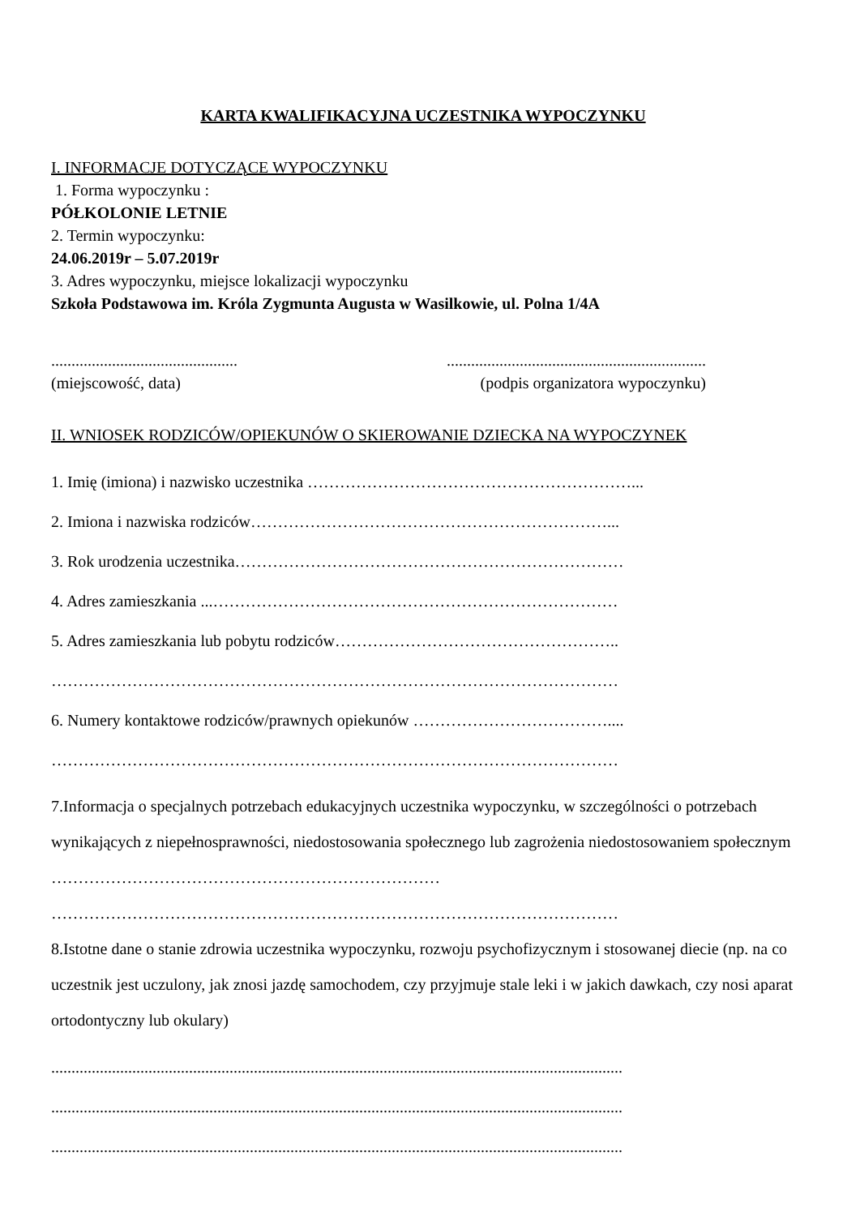KARTA KWALIFIKACYJNA UCZESTNIKA WYPOCZYNKU
I. INFORMACJE DOTYCZĄCE WYPOCZYNKU
1. Forma wypoczynku :
PÓŁKOLONIE LETNIE
2. Termin wypoczynku:
24.06.2019r – 5.07.2019r
3. Adres wypoczynku, miejsce lokalizacji wypoczynku
Szkoła Podstawowa im. Króla Zygmunta Augusta w Wasilkowie, ul. Polna 1/4A
..............................................................................................................
(miejscowość, data) (podpis organizatora wypoczynku)
II. WNIOSEK RODZICÓW/OPIEKUNÓW O SKIEROWANIE DZIECKA NA WYPOCZYNEK
1. Imię (imiona) i nazwisko uczestnika ……………………………………………………...
2. Imiona i nazwiska rodziców…………………………………………………………...
3. Rok urodzenia uczestnika………………………………………………………………
4. Adres zamieszkania ...…………………………………………………………………
5. Adres zamieszkania lub pobytu rodziców……………………………………………..
……………………………………………………………………………………………
6. Numery kontaktowe rodziców/prawnych opiekunów ………………………………....
……………………………………………………………………………………………
7.Informacja o specjalnych potrzebach edukacyjnych uczestnika wypoczynku, w szczególności o potrzebach wynikających z niepełnosprawności, niedostosowania społecznego lub zagrożenia niedostosowaniem społecznym ………………………………………………………………
……………………………………………………………………………………………
8.Istotne dane o stanie zdrowia uczestnika wypoczynku, rozwoju psychofizycznym i stosowanej diecie (np. na co uczestnik jest uczulony, jak znosi jazdę samochodem, czy przyjmuje stale leki i w jakich dawkach, czy nosi aparat ortodontyczny lub okulary)
.............................................................................................................................................
.............................................................................................................................................
.............................................................................................................................................